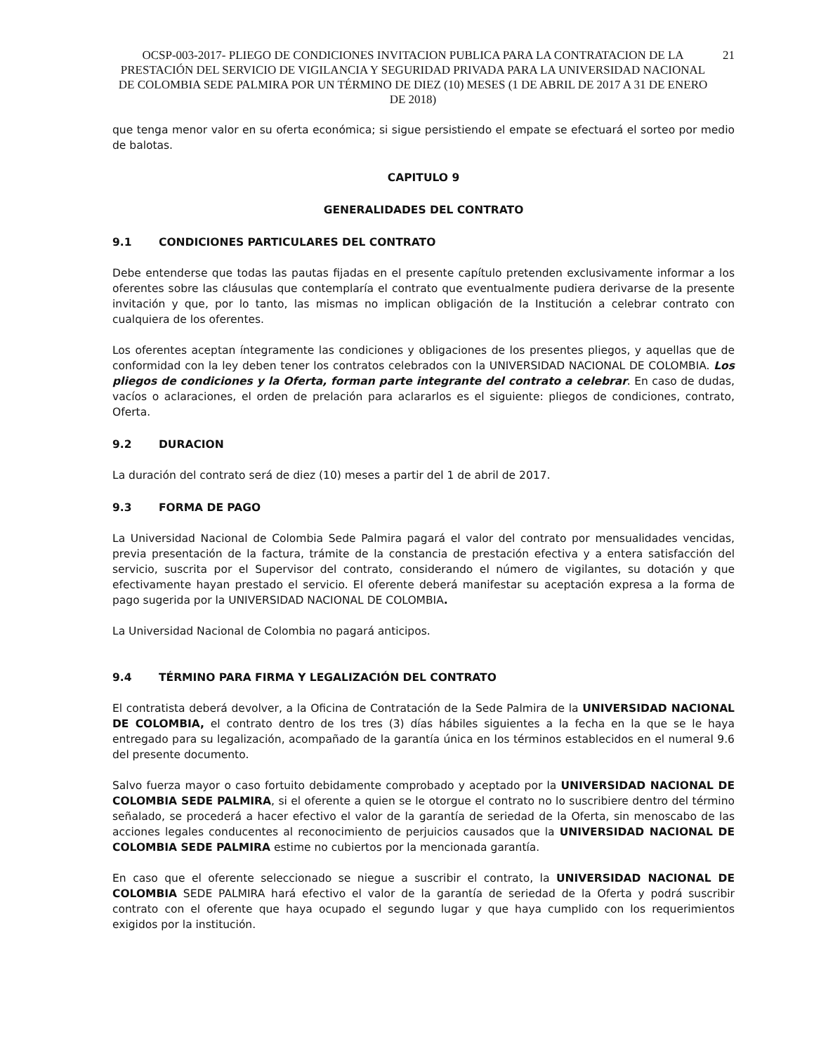OCSP-003-2017- PLIEGO DE CONDICIONES INVITACION PUBLICA PARA LA CONTRATACION DE LA PRESTACIÓN DEL SERVICIO DE VIGILANCIA Y SEGURIDAD PRIVADA PARA LA UNIVERSIDAD NACIONAL DE COLOMBIA SEDE PALMIRA POR UN TÉRMINO DE DIEZ (10) MESES (1 DE ABRIL DE 2017 A 31 DE ENERO DE 2018)
21
que tenga menor valor en su oferta económica; si sigue persistiendo el empate se efectuará el sorteo por medio de balotas.
CAPITULO 9
GENERALIDADES DEL CONTRATO
9.1 CONDICIONES PARTICULARES DEL CONTRATO
Debe entenderse que todas las pautas fijadas en el presente capítulo pretenden exclusivamente informar a los oferentes sobre las cláusulas que contemplaría el contrato que eventualmente pudiera derivarse de la presente invitación y que, por lo tanto, las mismas no implican obligación de la Institución a celebrar contrato con cualquiera de los oferentes.
Los oferentes aceptan íntegramente las condiciones y obligaciones de los presentes pliegos, y aquellas que de conformidad con la ley deben tener los contratos celebrados con la UNIVERSIDAD NACIONAL DE COLOMBIA. Los pliegos de condiciones y la Oferta, forman parte integrante del contrato a celebrar. En caso de dudas, vacíos o aclaraciones, el orden de prelación para aclararlos es el siguiente: pliegos de condiciones, contrato, Oferta.
9.2 DURACION
La duración del contrato será de diez (10) meses a partir del 1 de abril de 2017.
9.3 FORMA DE PAGO
La Universidad Nacional de Colombia Sede Palmira pagará el valor del contrato por mensualidades vencidas, previa presentación de la factura, trámite de la constancia de prestación efectiva y a entera satisfacción del servicio, suscrita por el Supervisor del contrato, considerando el número de vigilantes, su dotación y que efectivamente hayan prestado el servicio. El oferente deberá manifestar su aceptación expresa a la forma de pago sugerida por la UNIVERSIDAD NACIONAL DE COLOMBIA.
La Universidad Nacional de Colombia no pagará anticipos.
9.4 TÉRMINO PARA FIRMA Y LEGALIZACIÓN DEL CONTRATO
El contratista deberá devolver, a la Oficina de Contratación de la Sede Palmira de la UNIVERSIDAD NACIONAL DE COLOMBIA, el contrato dentro de los tres (3) días hábiles siguientes a la fecha en la que se le haya entregado para su legalización, acompañado de la garantía única en los términos establecidos en el numeral 9.6 del presente documento.
Salvo fuerza mayor o caso fortuito debidamente comprobado y aceptado por la UNIVERSIDAD NACIONAL DE COLOMBIA SEDE PALMIRA, si el oferente a quien se le otorgue el contrato no lo suscribiere dentro del término señalado, se procederá a hacer efectivo el valor de la garantía de seriedad de la Oferta, sin menoscabo de las acciones legales conducentes al reconocimiento de perjuicios causados que la UNIVERSIDAD NACIONAL DE COLOMBIA SEDE PALMIRA estime no cubiertos por la mencionada garantía.
En caso que el oferente seleccionado se niegue a suscribir el contrato, la UNIVERSIDAD NACIONAL DE COLOMBIA SEDE PALMIRA hará efectivo el valor de la garantía de seriedad de la Oferta y podrá suscribir contrato con el oferente que haya ocupado el segundo lugar y que haya cumplido con los requerimientos exigidos por la institución.